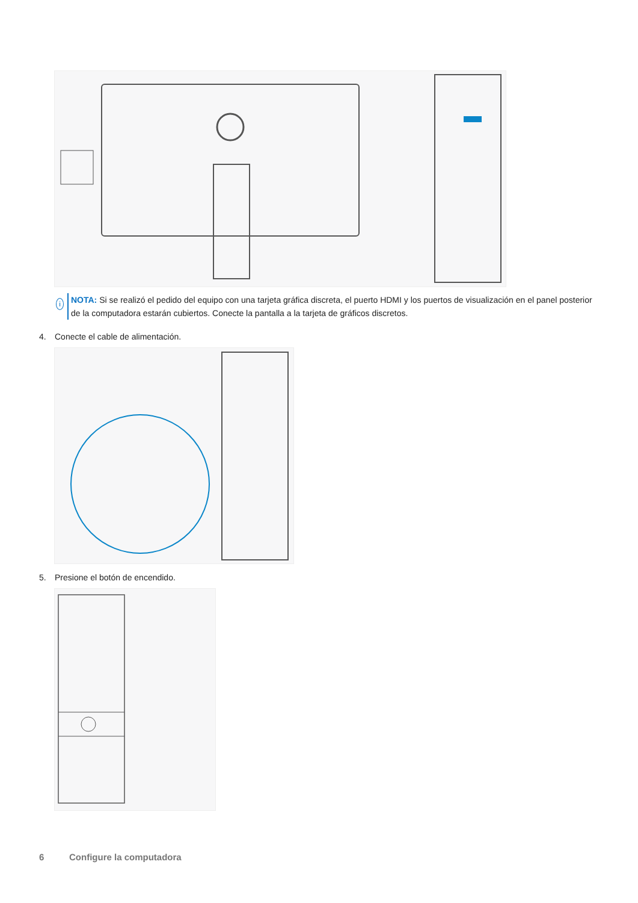i
NOTA: Si se realizó el pedido del equipo con una tarjeta gráfica discreta, el puerto HDMI y los puertos de visualización en el panel posterior de la computadora estarán cubiertos. Conecte la pantalla a la tarjeta de gráficos discretos.
4. Conecte el cable de alimentación.
5. Presione el botón de encendido.
6 Configure la computadora